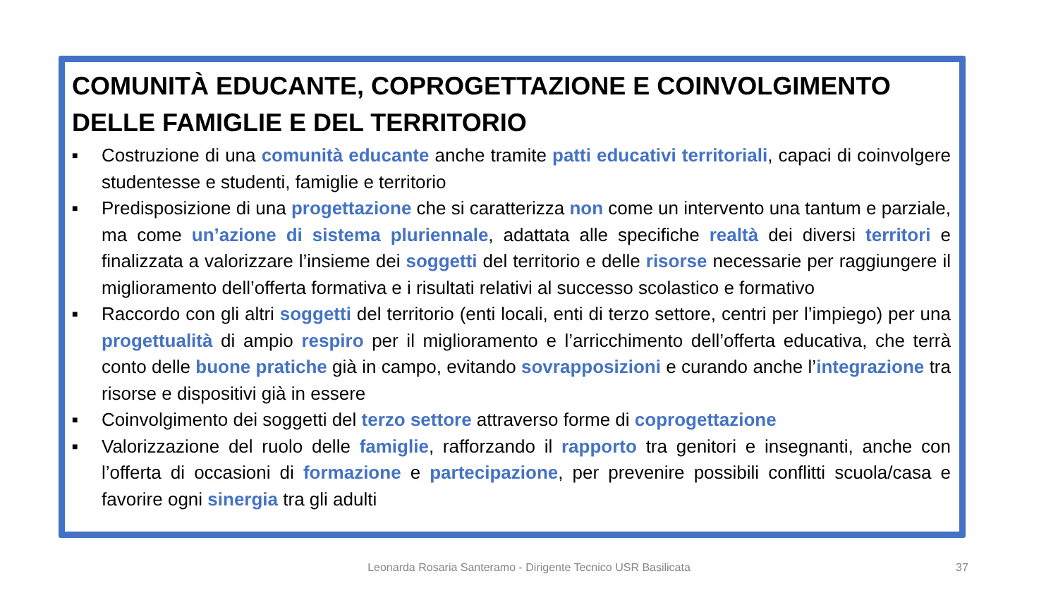COMUNITÀ EDUCANTE, COPROGETTAZIONE E COINVOLGIMENTO DELLE FAMIGLIE E DEL TERRITORIO
■ Costruzione di una comunità educante anche tramite patti educativi territoriali, capaci di coinvolgere studentesse e studenti, famiglie e territorio
■ Predisposizione di una progettazione che si caratterizza non come un intervento una tantum e parziale, ma come un’azione di sistema pluriennale, adattata alle specifiche realtà dei diversi territori e finalizzata a valorizzare l’insieme dei soggetti del territorio e delle risorse necessarie per raggiungere il miglioramento dell’offerta formativa e i risultati relativi al successo scolastico e formativo
■ Raccordo con gli altri soggetti del territorio (enti locali, enti di terzo settore, centri per l’impiego) per una progettualità di ampio respiro per il miglioramento e l’arricchimento dell’offerta educativa, che terrà conto delle buone pratiche già in campo, evitando sovrapposizioni e curando anche l’integrazione tra risorse e dispositivi già in essere
■ Coinvolgimento dei soggetti del terzo settore attraverso forme di coprogettazione
■ Valorizzazione del ruolo delle famiglie, rafforzando il rapporto tra genitori e insegnanti, anche con l’offerta di occasioni di formazione e partecipazione, per prevenire possibili conflitti scuola/casa e favorire ogni sinergia tra gli adulti
Leonarda Rosaria Santeramo - Dirigente Tecnico USR Basilicata 37